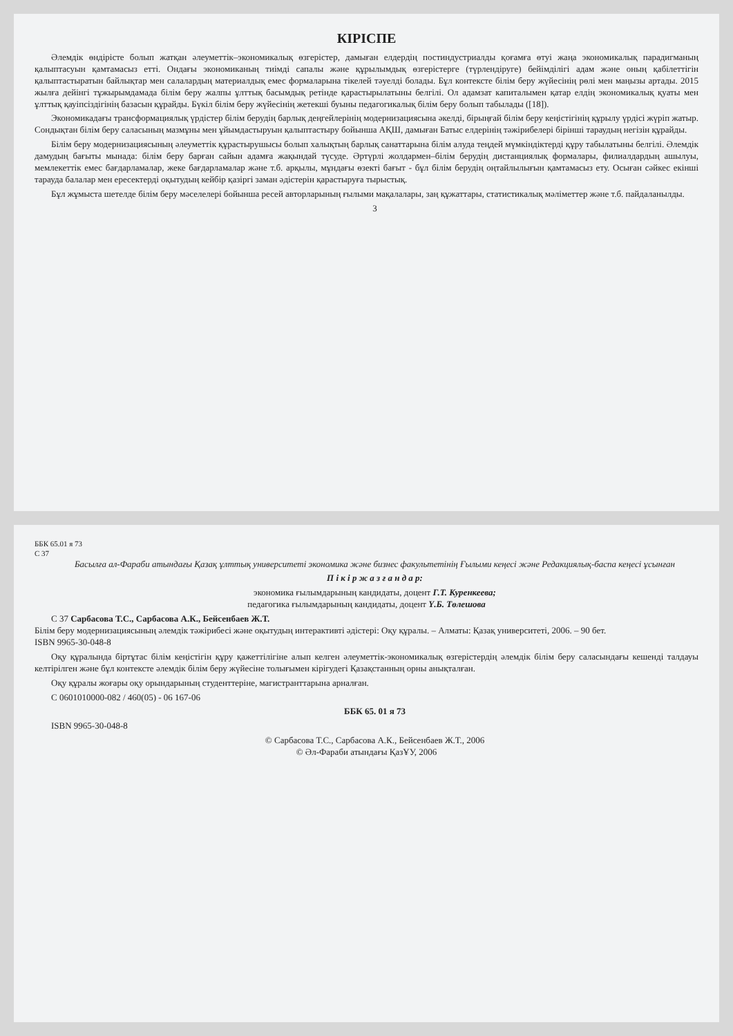КІРІСПЕ
Әлемдік өндірісте болып жатқан әлеуметтік–экономикалық өзгерістер, дамыған елдердің постиндустриалды қоғамға өтуі жаңа экономикалық парадигманың қалыптасуын қамтамасыз етті. Ондағы экономиканың тиімді сапалы және құрылымдық өзгерістерге (түрлендіруге) бейімділігі адам және оның қабілеттігін қалыптастыратын байлықтар мен салалардың материалдық емес формаларына тікелей тәуелді болады. Бұл контексте білім беру жүйесінің рөлі мен маңызы артады. 2015 жылға дейінгі тұжырымдамада білім беру жалпы ұлттық басымдық ретінде қарастырылатыны белгілі. Ол адамзат капиталымен қатар елдің экономикалық қуаты мен ұлттық қауіпсіздігінің базасын құрайды. Бүкіл білім беру жүйесінің жетекші буыны педагогикалық білім беру болып табылады ([18]).
Экономикадағы трансформациялық үрдістер білім берудің барлық деңгейлерінің модернизациясына әкелді, бірыңғай білім беру кеңістігінің құрылу үрдісі жүріп жатыр. Сондықтан білім беру саласының мазмұны мен ұйымдастыруын қалыптастыру бойынша АҚШ, дамыған Батыс елдерінің тәжірибелері бірінші тараудың негізін құрайды.
Білім беру модернизациясының әлеуметтік құрастырушысы болып халықтың барлық санаттарына білім алуда теңдей мүмкіндіктерді құру табылатыны белгілі. Әлемдік дамудың бағыты мынада: білім беру барған сайын адамға жақындай түсуде. Әртүрлі жолдармен–білім берудің дистанциялық формалары, филиалдардың ашылуы, мемлекеттік емес бағдарламалар, жеке бағдарламалар және т.б. арқылы, мұндағы өзекті бағыт - бұл білім берудің оңтайлылығын қамтамасыз ету. Осыған сәйкес екінші тарауда балалар мен ересектерді оқытудың кейбір қазіргі заман әдістерін қарастыруға тырыстық.
Бұл жұмыста шетелде білім беру мәселелері бойынша ресей авторларының ғылыми мақалалары, заң құжаттары, статистикалық мәліметтер және т.б. пайдаланылды.
3
ББК 65.01 я 73
С 37
Басылға ал-Фараби атындағы Қазақ ұлттық университеті экономика және бизнес факультетінің Ғылыми кеңесі және Редакциялық-баспа кеңесі ұсынған
П і к і р ж а з ғ а н д а р:
экономика ғылымдарының кандидаты, доцент Г.Т. Куренкеева;
педагогика ғылымдарының кандидаты, доцент Ү.Б. Төлешова
С 37 Сарбасова Т.С., Сарбасова А.К., Бейсенбаев Ж.Т.
Білім беру модернизациясының әлемдік тәжірибесі және оқытудың интерактивті әдістері: Оқу құралы. – Алматы: Қазақ университеті, 2006. – 90 бет.
ISBN 9965-30-048-8
Оқу құралында біртұтас білім кеңістігін құру қажеттілігіне алып келген әлеуметтік-экономикалық өзгерістердің әлемдік білім беру саласындағы кешенді талдауы келтірілген және бұл контексте әлемдік білім беру жүйесіне толығымен кірігудегі Қазақстанның орны анықталған.
Оқу құралы жоғары оқу орындарының студенттеріне, магистранттарына арналған.
С 0601010000-082 / 460(05) - 06 167-06
ББК 65. 01 я 73
ISBN 9965-30-048-8
© Сарбасова Т.С., Сарбасова А.К., Бейсенбаев Ж.Т., 2006
© Әл-Фараби атындағы ҚазҰУ, 2006